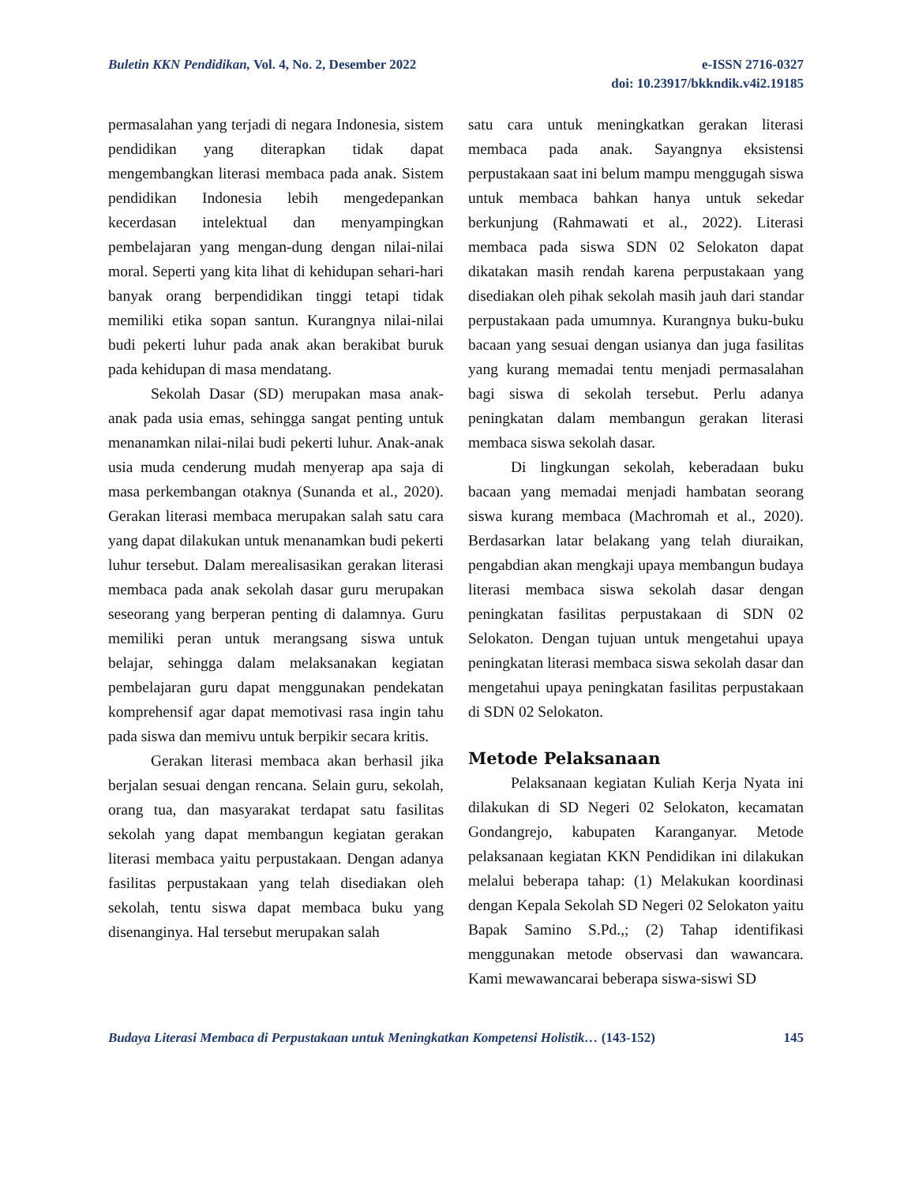Buletin KKN Pendidikan, Vol. 4, No. 2, Desember 2022
e-ISSN 2716-0327
doi: 10.23917/bkkndik.v4i2.19185
permasalahan yang terjadi di negara Indonesia, sistem pendidikan yang diterapkan tidak dapat mengembangkan literasi membaca pada anak. Sistem pendidikan Indonesia lebih mengedepankan kecerdasan intelektual dan menyampingkan pembelajaran yang mengan-dung dengan nilai-nilai moral. Seperti yang kita lihat di kehidupan sehari-hari banyak orang berpendidikan tinggi tetapi tidak memiliki etika sopan santun. Kurangnya nilai-nilai budi pekerti luhur pada anak akan berakibat buruk pada kehidupan di masa mendatang.
Sekolah Dasar (SD) merupakan masa anak-anak pada usia emas, sehingga sangat penting untuk menanamkan nilai-nilai budi pekerti luhur. Anak-anak usia muda cenderung mudah menyerap apa saja di masa perkembangan otaknya (Sunanda et al., 2020). Gerakan literasi membaca merupakan salah satu cara yang dapat dilakukan untuk menanamkan budi pekerti luhur tersebut. Dalam merealisasikan gerakan literasi membaca pada anak sekolah dasar guru merupakan seseorang yang berperan penting di dalamnya. Guru memiliki peran untuk merangsang siswa untuk belajar, sehingga dalam melaksanakan kegiatan pembelajaran guru dapat menggunakan pendekatan komprehensif agar dapat memotivasi rasa ingin tahu pada siswa dan memivu untuk berpikir secara kritis.
Gerakan literasi membaca akan berhasil jika berjalan sesuai dengan rencana. Selain guru, sekolah, orang tua, dan masyarakat terdapat satu fasilitas sekolah yang dapat membangun kegiatan gerakan literasi membaca yaitu perpustakaan. Dengan adanya fasilitas perpustakaan yang telah disediakan oleh sekolah, tentu siswa dapat membaca buku yang disenanginya. Hal tersebut merupakan salah
satu cara untuk meningkatkan gerakan literasi membaca pada anak. Sayangnya eksistensi perpustakaan saat ini belum mampu menggugah siswa untuk membaca bahkan hanya untuk sekedar berkunjung (Rahmawati et al., 2022). Literasi membaca pada siswa SDN 02 Selokaton dapat dikatakan masih rendah karena perpustakaan yang disediakan oleh pihak sekolah masih jauh dari standar perpustakaan pada umumnya. Kurangnya buku-buku bacaan yang sesuai dengan usianya dan juga fasilitas yang kurang memadai tentu menjadi permasalahan bagi siswa di sekolah tersebut. Perlu adanya peningkatan dalam membangun gerakan literasi membaca siswa sekolah dasar.
Di lingkungan sekolah, keberadaan buku bacaan yang memadai menjadi hambatan seorang siswa kurang membaca (Machromah et al., 2020). Berdasarkan latar belakang yang telah diuraikan, pengabdian akan mengkaji upaya membangun budaya literasi membaca siswa sekolah dasar dengan peningkatan fasilitas perpustakaan di SDN 02 Selokaton. Dengan tujuan untuk mengetahui upaya peningkatan literasi membaca siswa sekolah dasar dan mengetahui upaya peningkatan fasilitas perpustakaan di SDN 02 Selokaton.
Metode Pelaksanaan
Pelaksanaan kegiatan Kuliah Kerja Nyata ini dilakukan di SD Negeri 02 Selokaton, kecamatan Gondangrejo, kabupaten Karanganyar. Metode pelaksanaan kegiatan KKN Pendidikan ini dilakukan melalui beberapa tahap: (1) Melakukan koordinasi dengan Kepala Sekolah SD Negeri 02 Selokaton yaitu Bapak Samino S.Pd.,; (2) Tahap identifikasi menggunakan metode observasi dan wawancara. Kami mewawancarai beberapa siswa-siswi SD
Budaya Literasi Membaca di Perpustakaan untuk Meningkatkan Kompetensi Holistik… (143-152)
145